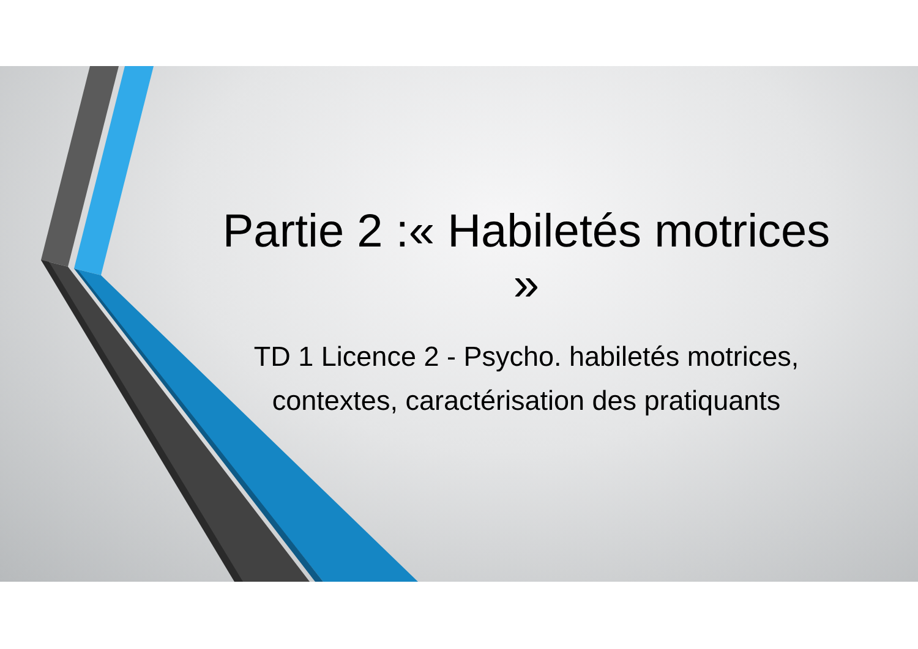Partie 2 :« Habiletés motrices »
TD 1 Licence 2 - Psycho. habiletés motrices, contextes, caractérisation des pratiquants